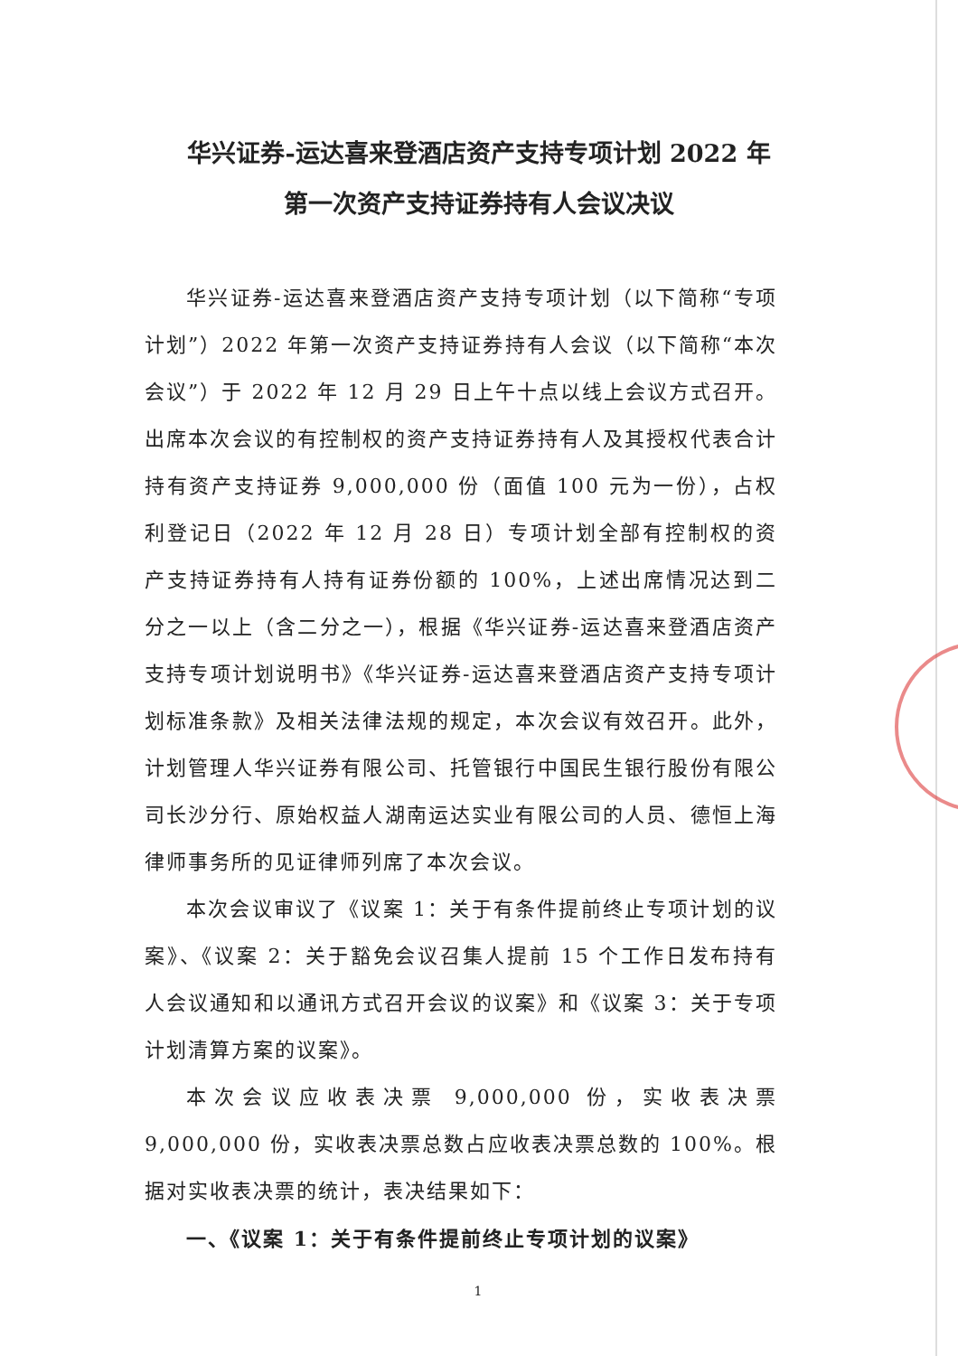华兴证券-运达喜来登酒店资产支持专项计划 2022 年
第一次资产支持证券持有人会议决议
华兴证券-运达喜来登酒店资产支持专项计划（以下简称“专项计划”）2022 年第一次资产支持证券持有人会议（以下简称“本次会议”）于 2022 年 12 月 29 日上午十点以线上会议方式召开。出席本次会议的有控制权的资产支持证券持有人及其授权代表合计持有资产支持证券 9,000,000 份（面值 100 元为一份），占权利登记日（2022 年 12 月 28 日）专项计划全部有控制权的资产支持证券持有人持有证券份额的 100%，上述出席情况达到二分之一以上（含二分之一），根据《华兴证券-运达喜来登酒店资产支持专项计划说明书》《华兴证券-运达喜来登酒店资产支持专项计划标准条款》及相关法律法规的规定，本次会议有效召开。此外，计划管理人华兴证券有限公司、托管银行中国民生银行股份有限公司长沙分行、原始权益人湖南运达实业有限公司的人员、德恒上海律师事务所的见证律师列席了本次会议。
本次会议审议了《议案 1：关于有条件提前终止专项计划的议案》、《议案 2：关于豁免会议召集人提前 15 个工作日发布持有人会议通知和以通讯方式召开会议的议案》和《议案 3：关于专项计划清算方案的议案》。
本次会议应收表决票 9,000,000 份，实收表决票 9,000,000 份，实收表决票总数占应收表决票总数的 100%。根据对实收表决票的统计，表决结果如下：
一、《议案 1：关于有条件提前终止专项计划的议案》
1